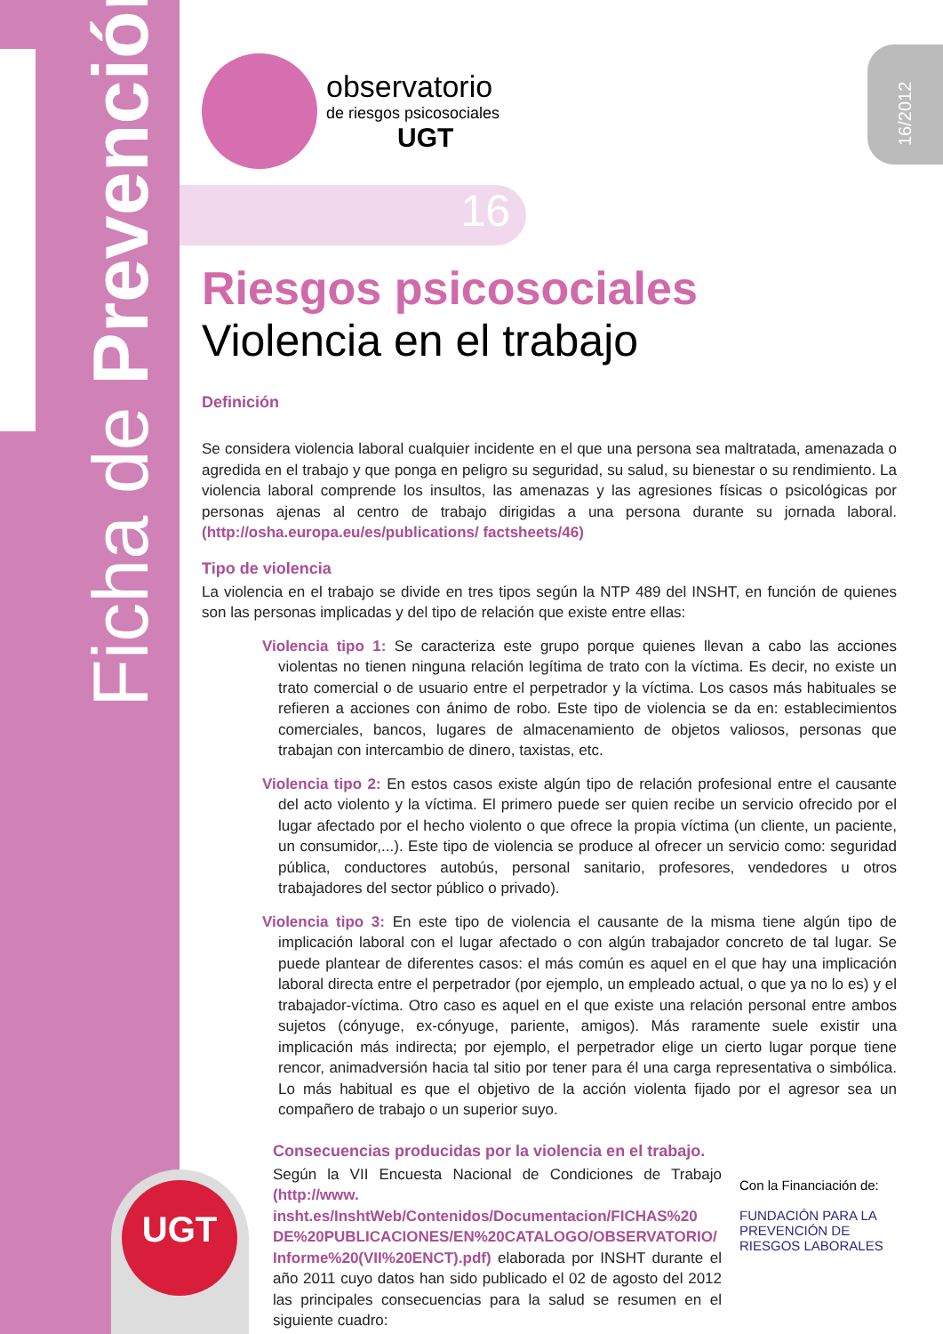Ficha de Prevención 16/2012
observatorio
de riesgos psicosociales
UGT
16
Riesgos psicosociales
Violencia en el trabajo
Definición
Se considera violencia laboral cualquier incidente en el que una persona sea maltratada, amenazada o agredida en el trabajo y que ponga en peligro su seguridad, su salud, su bienestar o su rendimiento. La violencia laboral comprende los insultos, las amenazas y las agresiones físicas o psicológicas por personas ajenas al centro de trabajo dirigidas a una persona durante su jornada laboral. (http://osha.europa.eu/es/publications/ factsheets/46)
Tipo de violencia
La violencia en el trabajo se divide en tres tipos según la NTP 489 del INSHT, en función de quienes son las personas implicadas y del tipo de relación que existe entre ellas:
Violencia tipo 1: Se caracteriza este grupo porque quienes llevan a cabo las acciones violentas no tienen ninguna relación legítima de trato con la víctima. Es decir, no existe un trato comercial o de usuario entre el perpetrador y la víctima. Los casos más habituales se refieren a acciones con ánimo de robo. Este tipo de violencia se da en: establecimientos comerciales, bancos, lugares de almacenamiento de objetos valiosos, personas que trabajan con intercambio de dinero, taxistas, etc.
Violencia tipo 2: En estos casos existe algún tipo de relación profesional entre el causante del acto violento y la víctima. El primero puede ser quien recibe un servicio ofrecido por el lugar afectado por el hecho violento o que ofrece la propia víctima (un cliente, un paciente, un consumidor,...). Este tipo de violencia se produce al ofrecer un servicio como: seguridad pública, conductores autobús, personal sanitario, profesores, vendedores u otros trabajadores del sector público o privado).
Violencia tipo 3: En este tipo de violencia el causante de la misma tiene algún tipo de implicación laboral con el lugar afectado o con algún trabajador concreto de tal lugar. Se puede plantear de diferentes casos: el más común es aquel en el que hay una implicación laboral directa entre el perpetrador (por ejemplo, un empleado actual, o que ya no lo es) y el trabajador-víctima. Otro caso es aquel en el que existe una relación personal entre ambos sujetos (cónyuge, ex-cónyuge, pariente, amigos). Más raramente suele existir una implicación más indirecta; por ejemplo, el perpetrador elige un cierto lugar porque tiene rencor, animadversión hacia tal sitio por tener para él una carga representativa o simbólica. Lo más habitual es que el objetivo de la acción violenta fijado por el agresor sea un compañero de trabajo o un superior suyo.
Consecuencias producidas por la violencia en el trabajo.
Según la VII Encuesta Nacional de Condiciones de Trabajo (http://www. insht.es/InshtWeb/Contenidos/Documentacion/FICHAS%20 DE%20PUBLICACIONES/EN%20CATALOGO/OBSERVATORIO/ Informe%20(VII%20ENCT).pdf) elaborada por INSHT durante el año 2011 cuyo datos han sido publicado el 02 de agosto del 2012 las principales consecuencias para la salud se resumen en el siguiente cuadro:
Con la Financiación de:
FUNDACIÓN PARA LA PREVENCIÓN DE RIESGOS LABORALES
UGT